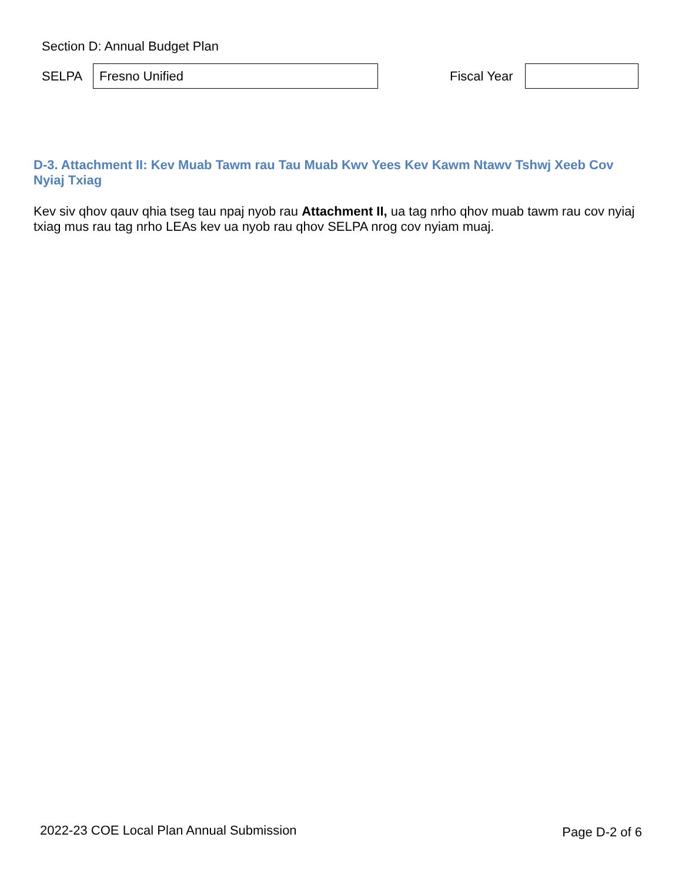Section D: Annual Budget Plan
SELPA
Fresno Unified
Fiscal Year
D-3. Attachment II: Kev Muab Tawm rau Tau Muab Kwv Yees Kev Kawm Ntawv Tshwj Xeeb Cov Nyiaj Txiag
Kev siv qhov qauv qhia tseg tau npaj nyob rau Attachment II, ua tag nrho qhov muab tawm rau cov nyiaj txiag mus rau tag nrho LEAs kev ua nyob rau qhov SELPA nrog cov nyiam muaj.
2022-23 COE Local Plan Annual Submission
Page D-2 of 6